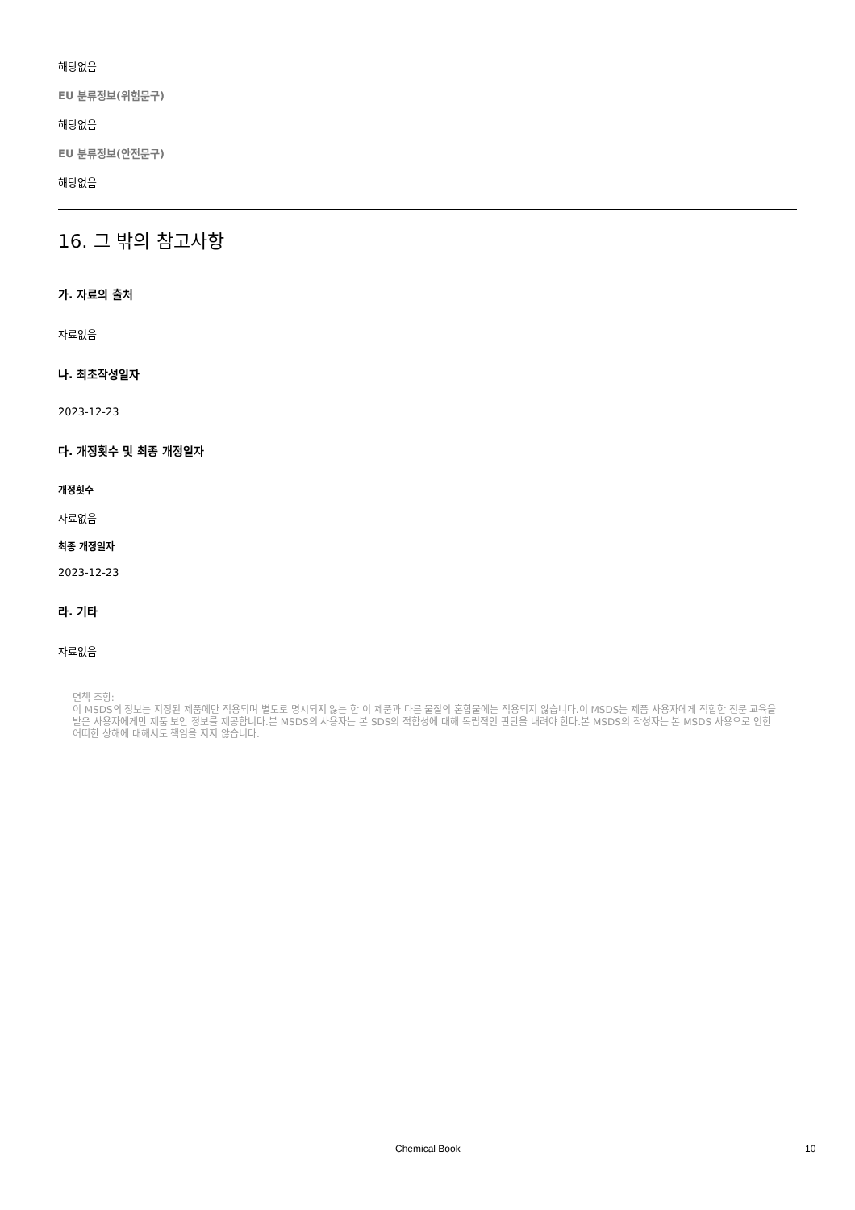해당없음
EU 분류정보(위험문구)
해당없음
EU 분류정보(안전문구)
해당없음
16. 그 밖의 참고사항
가. 자료의 출처
자료없음
나. 최초작성일자
2023-12-23
다. 개정횟수 및 최종 개정일자
개정횟수
자료없음
최종 개정일자
2023-12-23
라. 기타
자료없음
면책 조항:
이 MSDS의 정보는 지정된 제품에만 적용되며 별도로 명시되지 않는 한 이 제품과 다른 물질의 혼합물에는 적용되지 않습니다.이 MSDS는 제품 사용자에게 적합한 전문 교육을 받은 사용자에게만 제품 보안 정보를 제공합니다.본 MSDS의 사용자는 본 SDS의 적합성에 대해 독립적인 판단을 내려야 한다.본 MSDS의 작성자는 본 MSDS 사용으로 인한 어떠한 상해에 대해서도 책임을 지지 않습니다.
Chemical Book 10